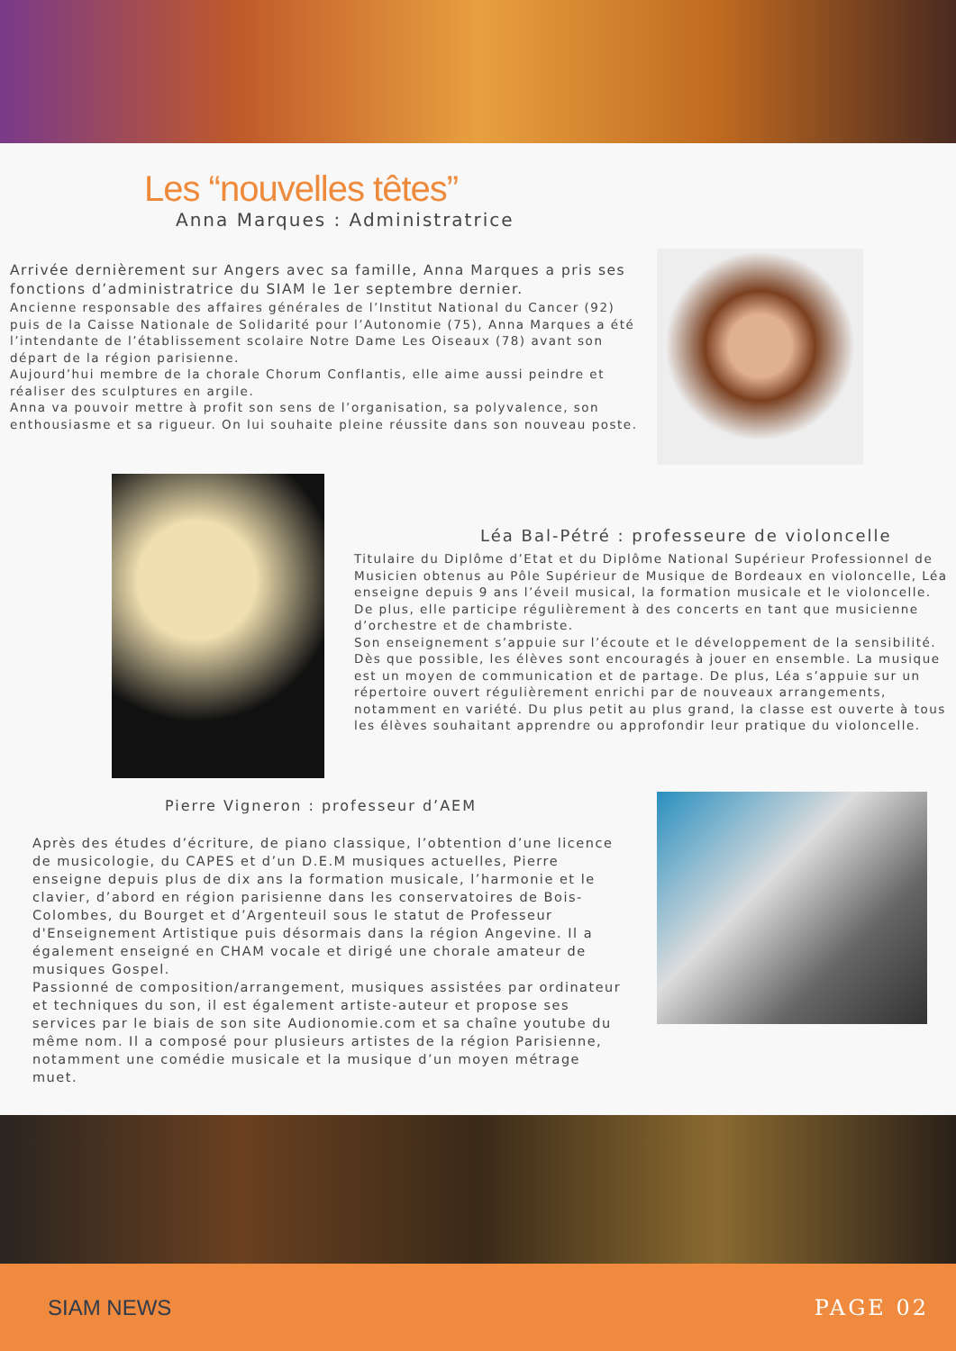Les “nouvelles têtes”
Anna Marques : Administratrice
Arrivée dernièrement sur Angers avec sa famille, Anna Marques a pris ses fonctions d’administratrice du SIAM le 1er septembre dernier.
Ancienne responsable des affaires générales de l’Institut National du Cancer (92) puis de la Caisse Nationale de Solidarité pour l’Autonomie (75), Anna Marques a été l’intendante de l’établissement scolaire Notre Dame Les Oiseaux (78) avant son départ de la région parisienne.
Aujourd’hui membre de la chorale Chorum Conflantis, elle aime aussi peindre et réaliser des sculptures en argile.
Anna va pouvoir mettre à profit son sens de l’organisation, sa polyvalence, son enthousiasme et sa rigueur. On lui souhaite pleine réussite dans son nouveau poste.
Léa Bal-Pétré : professeure de violoncelle
Titulaire du Diplôme d’Etat et du Diplôme National Supérieur Professionnel de Musicien obtenus au Pôle Supérieur de Musique de Bordeaux en violoncelle, Léa enseigne depuis 9 ans l’éveil musical, la formation musicale et le violoncelle. De plus, elle participe régulièrement à des concerts en tant que musicienne d’orchestre et de chambriste.
Son enseignement s’appuie sur l’écoute et le développement de la sensibilité. Dès que possible, les élèves sont encouragés à jouer en ensemble. La musique est un moyen de communication et de partage. De plus, Léa s’appuie sur un répertoire ouvert régulièrement enrichi par de nouveaux arrangements, notamment en variété. Du plus petit au plus grand, la classe est ouverte à tous les élèves souhaitant apprendre ou approfondir leur pratique du violoncelle.
Pierre Vigneron : professeur d’AEM
Après des études d’écriture, de piano classique, l’obtention d’une licence de musicologie, du CAPES et d’un D.E.M musiques actuelles, Pierre enseigne depuis plus de dix ans la formation musicale, l’harmonie et le clavier, d’abord en région parisienne dans les conservatoires de Bois-Colombes, du Bourget et d’Argenteuil sous le statut de Professeur d'Enseignement Artistique puis désormais dans la région Angevine. Il a également enseigné en CHAM vocale et dirigé une chorale amateur de musiques Gospel.
Passionné de composition/arrangement, musiques assistées par ordinateur et techniques du son, il est également artiste-auteur et propose ses services par le biais de son site Audionomie.com et sa chaîne youtube du même nom. Il a composé pour plusieurs artistes de la région Parisienne, notamment une comédie musicale et la musique d’un moyen métrage muet.
SIAM NEWS PAGE 02